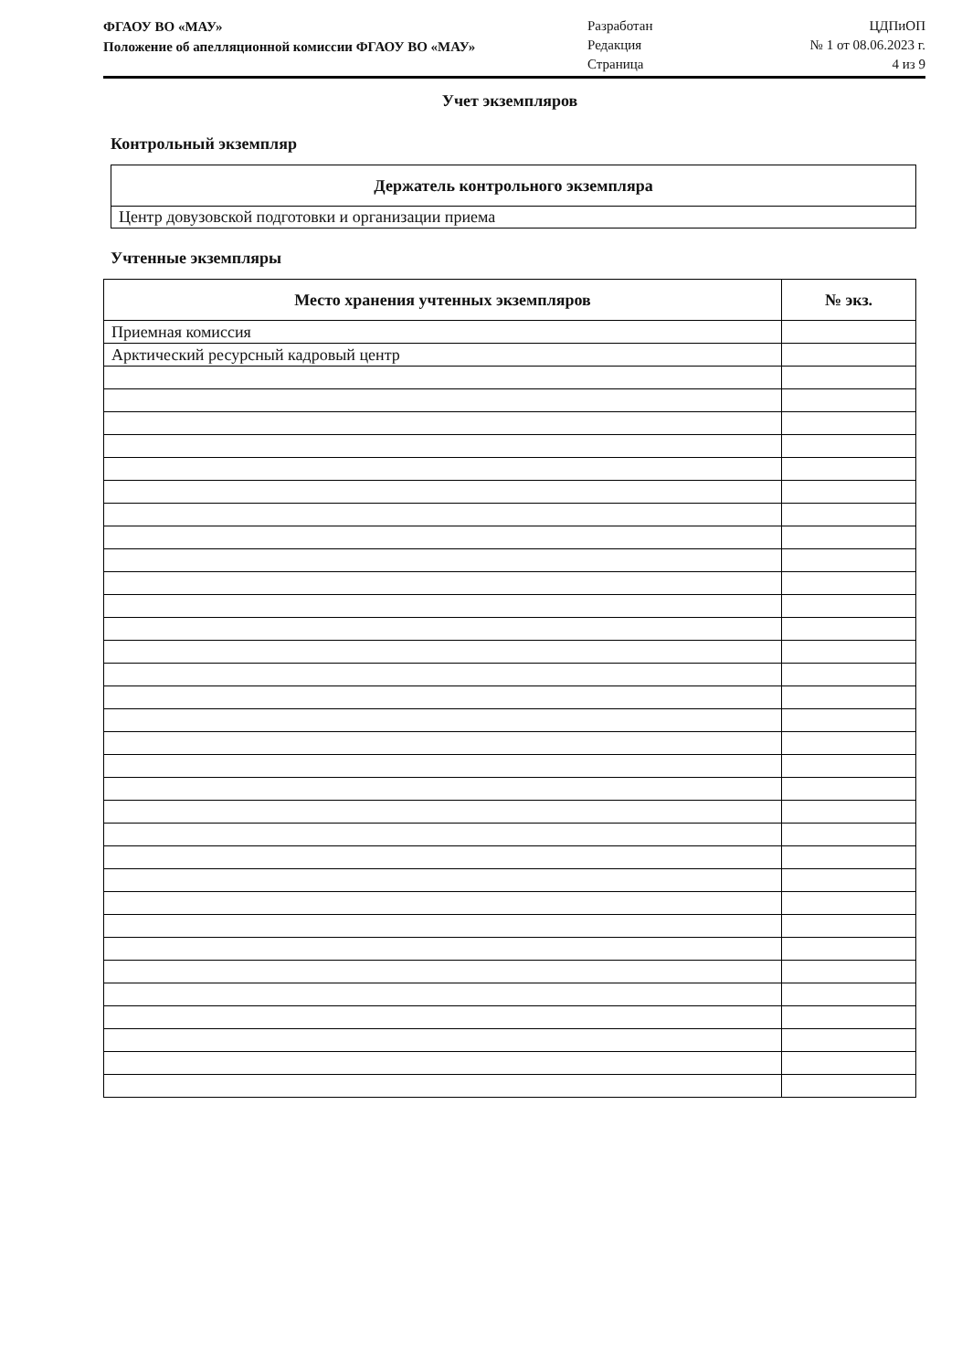ФГАОУ ВО «МАУ»
Положение об апелляционной комиссии ФГАОУ ВО «МАУ»
Разработан
Редакция
Страница
ЦДПиОП
№ 1 от 08.06.2023 г.
4 из 9
Учет экземпляров
Контрольный экземпляр
| Держатель контрольного экземпляра |
| --- |
| Центр довузовской подготовки и организации приема |
Учтенные экземпляры
| Место хранения учтенных экземпляров | № экз. |
| --- | --- |
| Приемная комиссия | |
| Арктический ресурсный кадровый центр | |